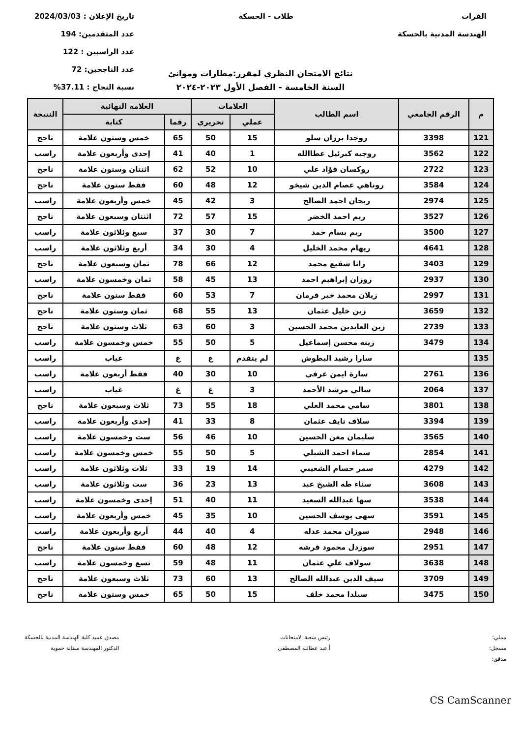الفرات
الهندسة المدنية بالحسكة
طلاب - الحسكة تاريخ الإعلان : 2024/03/03
عدد المتقدمين: 194
عدد الراسبين : 122
عدد الناجحين: 72
نسبة النجاح : 37.11%
نتائج الامتحان النظري لمقرر:مطارات وموانئ
السنة الخامسة - الفصل الأول ٢٠٢٣-٢٠٢٤
| م | الرقم الجامعي | اسم الطالب | العلامات | | العلامة النهائية | | النتيجة |
| --- | --- | --- | --- | --- | --- | --- | --- |
| | | | عملي | تحريري | رقما | كتابة | |
| 121 | 3398 | روجدا برزان سلو | 15 | 50 | 65 | خمس وستون علامة | ناجح |
| 122 | 3562 | روجيه كبرئيل عطاالله | 1 | 40 | 41 | إحدى وأربعون علامة | راسب |
| 123 | 2722 | روكسان فؤاد علي | 10 | 52 | 62 | اثنتان وستون علامة | ناجح |
| 124 | 3584 | روناهي عصام الدين شيخو | 12 | 48 | 60 | فقط ستون علامة | ناجح |
| 125 | 2974 | ريحان احمد الصالح | 3 | 42 | 45 | خمس وأربعون علامة | راسب |
| 126 | 3527 | ريم احمد الخضر | 15 | 57 | 72 | اثنتان وسبعون علامة | ناجح |
| 127 | 3500 | ريم بسام حمد | 7 | 30 | 37 | سبع وثلاثون علامة | راسب |
| 128 | 4641 | ريهام محمد الخليل | 4 | 30 | 34 | أربع وثلاثون علامة | راسب |
| 129 | 3403 | زانا شفيع محمد | 12 | 66 | 78 | ثمان وسبعون علامة | ناجح |
| 130 | 2937 | زوزان إبراهيم احمد | 13 | 45 | 58 | ثمان وخمسون علامة | راسب |
| 131 | 2997 | زيلان محمد خير فرمان | 7 | 53 | 60 | فقط ستون علامة | ناجح |
| 132 | 3659 | زين خليل عثمان | 13 | 55 | 68 | ثمان وستون علامة | ناجح |
| 133 | 2739 | زين العابدين محمد الحسين | 3 | 60 | 63 | ثلاث وستون علامة | ناجح |
| 134 | 3479 | زينه محسن إسماعيل | 5 | 50 | 55 | خمس وخمسون علامة | راسب |
| 135 | | سارا رشيد البطوش | لم يتقدم | غ | غ | غياب | راسب |
| 136 | 2761 | سارة ايمن عرفي | 10 | 30 | 40 | فقط أربعون علامة | راسب |
| 137 | 2064 | سالي مرشد الأحمد | 3 | غ | غ | غياب | راسب |
| 138 | 3801 | سامي محمد العلي | 18 | 55 | 73 | ثلاث وسبعون علامة | ناجح |
| 139 | 3394 | سلاف نايف عثمان | 8 | 33 | 41 | إحدى وأربعون علامة | راسب |
| 140 | 3565 | سليمان معن الحسين | 10 | 46 | 56 | ست وخمسون علامة | راسب |
| 141 | 2854 | سماء احمد الشبلي | 5 | 50 | 55 | خمس وخمسون علامة | راسب |
| 142 | 4279 | سمر حسام الشعيبي | 14 | 19 | 33 | ثلاث وثلاثون علامة | راسب |
| 143 | 3608 | سناء طه الشيخ عبد | 13 | 23 | 36 | ست وثلاثون علامة | راسب |
| 144 | 3538 | سها عبدالله السعيد | 11 | 40 | 51 | إحدى وخمسون علامة | راسب |
| 145 | 3591 | سهى يوسف الحسين | 10 | 35 | 45 | خمس وأربعون علامة | راسب |
| 146 | 2948 | سوزان محمد عدله | 4 | 40 | 44 | أربع وأربعون علامة | راسب |
| 147 | 2951 | سوزدل محمود قرشه | 12 | 48 | 60 | فقط ستون علامة | ناجح |
| 148 | 3638 | سولاف علي عثمان | 11 | 48 | 59 | تسع وخمسون علامة | راسب |
| 149 | 3709 | سيف الدين عبدالله الصالح | 13 | 60 | 73 | ثلاث وسبعون علامة | ناجح |
| 150 | 3475 | سيلدا محمد خلف | 15 | 50 | 65 | خمس وستون علامة | ناجح |
مملي:
مسجل:
مدقق:
رئيس شعبة الامتحانات
أ.عبد عطالله المصطفى
مصدق عميد كلية الهندسة المدنية بالحسكة
الدكتور المهندسة سفانة حموية
CS CamScanner